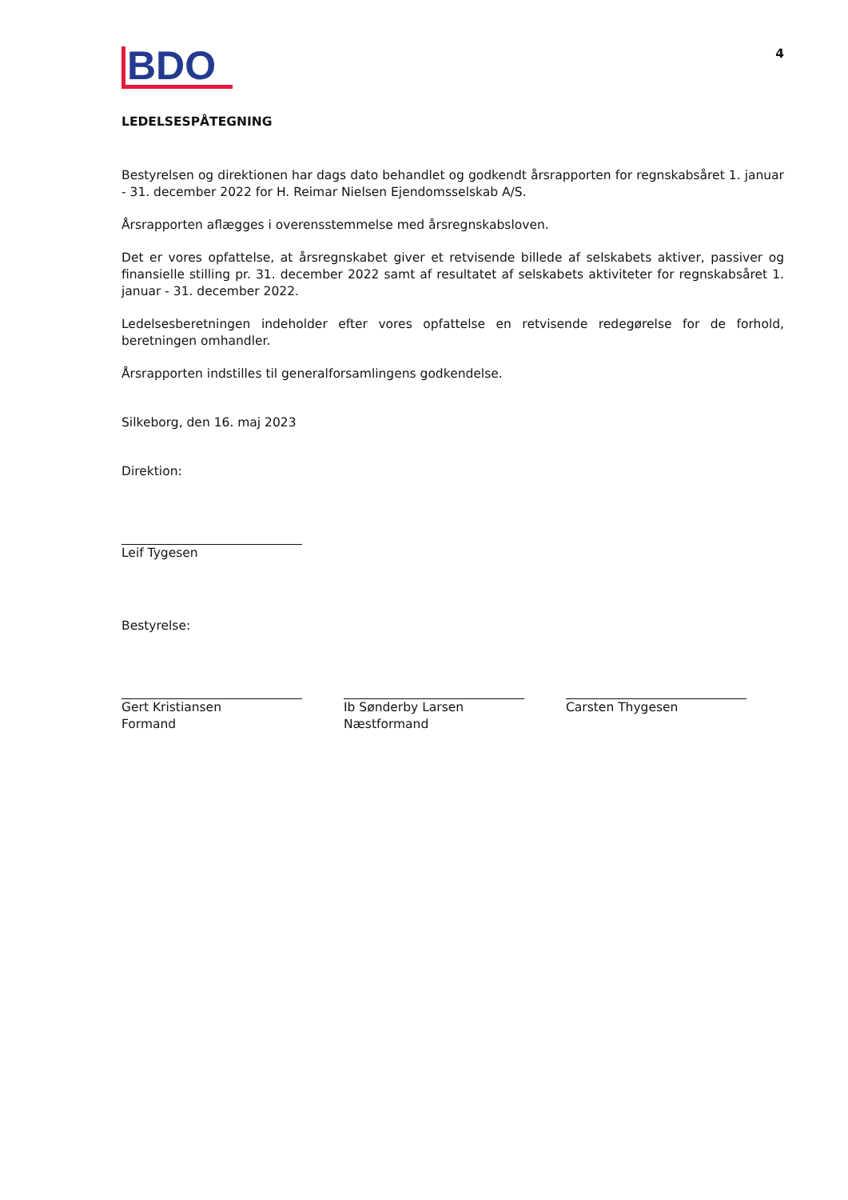BDO
4
LEDELSESPÅTEGNING
Bestyrelsen og direktionen har dags dato behandlet og godkendt årsrapporten for regnskabsåret 1. januar - 31. december 2022 for H. Reimar Nielsen Ejendomsselskab A/S.
Årsrapporten aflægges i overensstemmelse med årsregnskabsloven.
Det er vores opfattelse, at årsregnskabet giver et retvisende billede af selskabets aktiver, passiver og finansielle stilling pr. 31. december 2022 samt af resultatet af selskabets aktiviteter for regnskabsåret 1. januar - 31. december 2022.
Ledelsesberetningen indeholder efter vores opfattelse en retvisende redegørelse for de forhold, beretningen omhandler.
Årsrapporten indstilles til generalforsamlingens godkendelse.
Silkeborg, den 16. maj 2023
Direktion:
Leif Tygesen
Bestyrelse:
Gert Kristiansen
Formand
Ib Sønderby Larsen
Næstformand
Carsten Thygesen